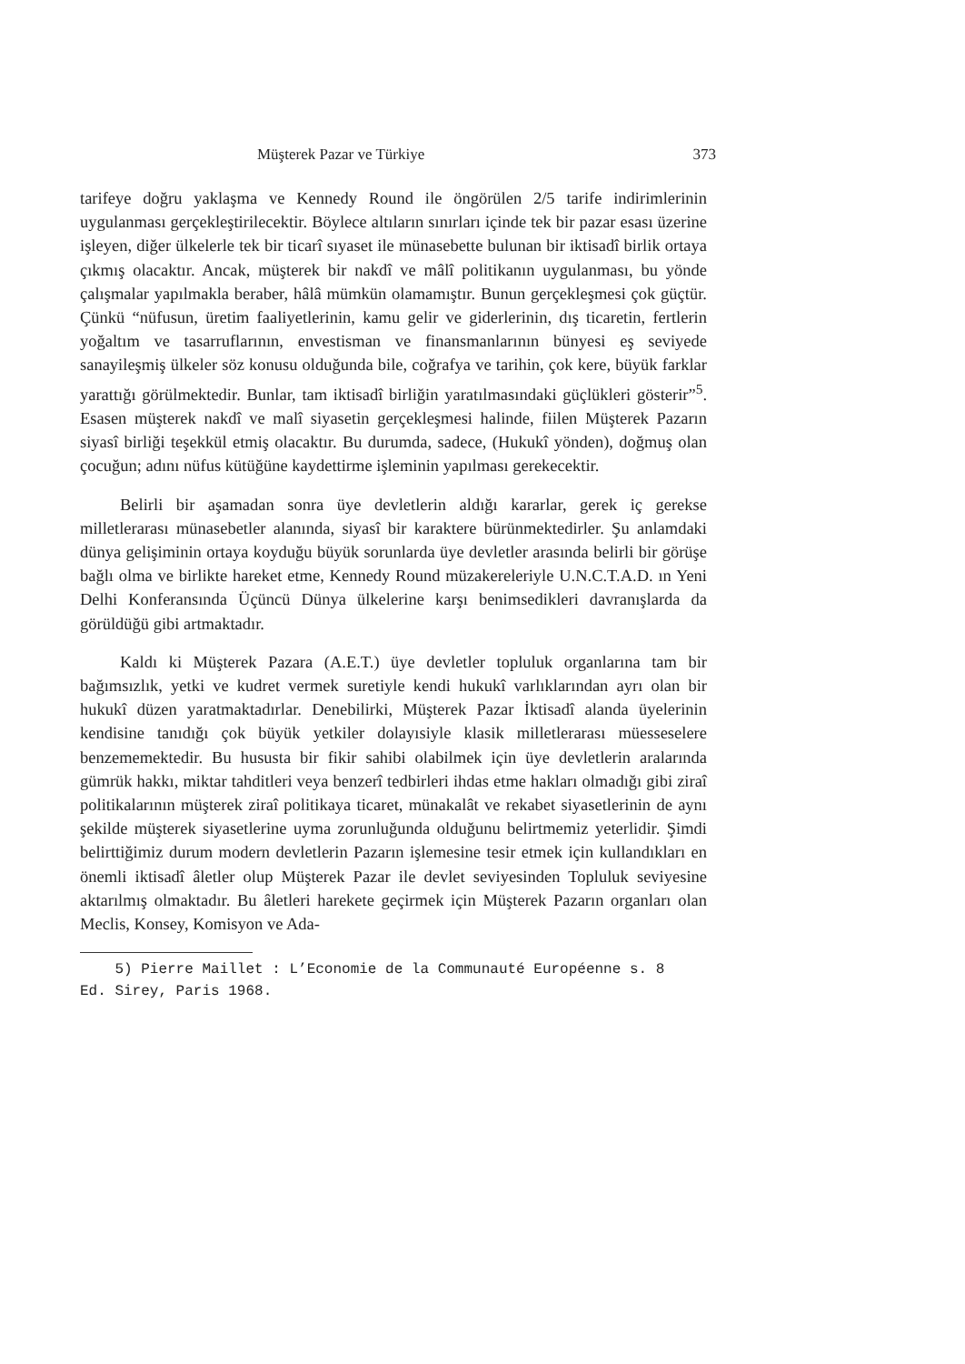Müşterek Pazar ve Türkiye 373
tarifeye doğru yaklaşma ve Kennedy Round ile öngörülen 2/5 tarife indirimlerinin uygulanması gerçekleştirilecektir. Böylece altıların sınırları içinde tek bir pazar esası üzerine işleyen, diğer ülkelerle tek bir ticarî sıyaset ile münasebette bulunan bir iktisadî birlik ortaya çıkmış olacaktır. Ancak, müşterek bir nakdî ve mâlî politikanın uygulanması, bu yönde çalışmalar yapılmakla beraber, hâlâ mümkün olamamıştır. Bunun gerçekleşmesi çok güçtür. Çünkü “nüfusun, üretim faaliyetlerinin, kamu gelir ve giderlerinin, dış ticaretin, fertlerin yoğaltım ve tasarruflarının, envestisman ve finansmanlarının bünyesi eş seviyede sanayileşmiş ülkeler söz konusu olduğunda bile, coğrafya ve tarihin, çok kere, büyük farklar yarattığı görülmektedir. Bunlar, tam iktisadî birliğin yaratılmasındaki güçlükleri gösterir”<sup>5</sup>. Esasen müşterek nakdî ve malî siyasetin gerçekleşmesi halinde, fiilen Müşterek Pazarın siyasî birliği teşekkül etmiş olacaktır. Bu durumda, sadece, (Hukukî yönden), doğmuş olan çocuğun; adını nüfus kütüğüne kaydettirme işleminin yapılması gerekecektir.
Belirli bir aşamadan sonra üye devletlerin aldığı kararlar, gerek iç gerekse milletlerarası münasebetler alanında, siyasî bir karaktere bürünmektedirler. Şu anlamdaki dünya gelişiminin ortaya koyduğu büyük sorunlarda üye devletler arasında belirli bir görüşe bağlı olma ve birlikte hareket etme, Kennedy Round müzakereleriyle U.N.C.T.A.D. ın Yeni Delhi Konferansında Üçüncü Dünya ülkelerine karşı benimsedikleri davranışlarda da görüldüğü gibi artmaktadır.
Kaldı ki Müşterek Pazara (A.E.T.) üye devletler topluluk organlarına tam bir bağımsızlık, yetki ve kudret vermek suretiyle kendi hukukî varlıklarından ayrı olan bir hukukî düzen yaratmaktadırlar. Denebilirki, Müşterek Pazar İktisadî alanda üyelerinin kendisine tanıdığı çok büyük yetkiler dolayısiyle klasik milletlerarası müesseselere benzememektedir. Bu hususta bir fikir sahibi olabilmek için üye devletlerin aralarında gümrük hakkı, miktar tahditleri veya benzerî tedbirleri ihdas etme hakları olmadığı gibi ziraî politikalarının müşterek ziraî politikaya ticaret, münakalât ve rekabet siyasetlerinin de aynı şekilde müşterek siyasetlerine uyma zorunluğunda olduğunu belirtmemiz yeterlidir. Şimdi belirttiğimiz durum modern devletlerin Pazarın işlemesine tesir etmek için kullandıkları en önemli iktisadî âletler olup Müşterek Pazar ile devlet seviyesinden Topluluk seviyesine aktarılmış olmaktadır. Bu âletleri harekete geçirmek için Müşterek Pazarın organları olan Meclis, Konsey, Komisyon ve Ada-
5) Pierre Maillet : L’Economie de la Communauté Européenne s. 8
Ed. Sirey, Paris 1968.